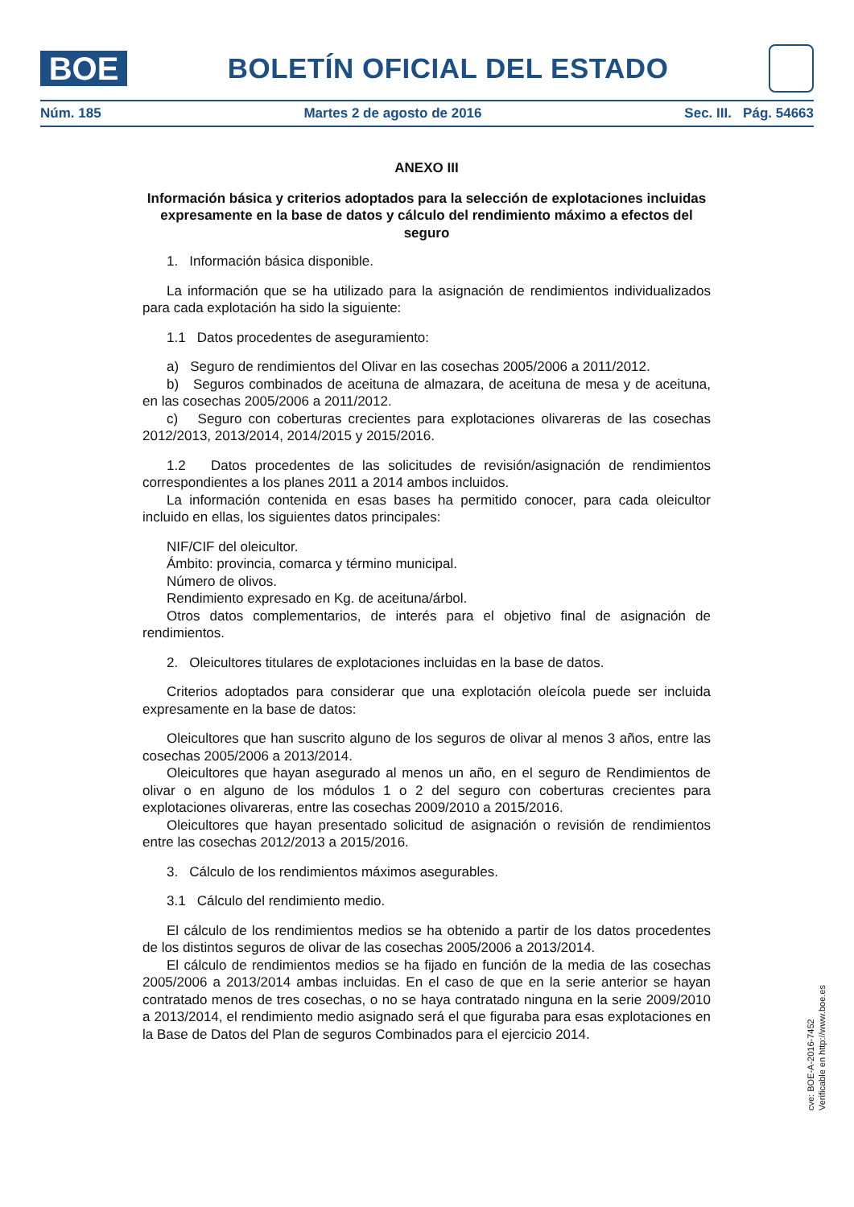BOE
BOLETÍN OFICIAL DEL ESTADO
Núm. 185 Martes 2 de agosto de 2016 Sec. III. Pág. 54663
ANEXO III
Información básica y criterios adoptados para la selección de explotaciones incluidas expresamente en la base de datos y cálculo del rendimiento máximo a efectos del seguro
1. Información básica disponible.
La información que se ha utilizado para la asignación de rendimientos individualizados para cada explotación ha sido la siguiente:
1.1 Datos procedentes de aseguramiento:
a) Seguro de rendimientos del Olivar en las cosechas 2005/2006 a 2011/2012.
b) Seguros combinados de aceituna de almazara, de aceituna de mesa y de aceituna, en las cosechas 2005/2006 a 2011/2012.
c) Seguro con coberturas crecientes para explotaciones olivareras de las cosechas 2012/2013, 2013/2014, 2014/2015 y 2015/2016.
1.2 Datos procedentes de las solicitudes de revisión/asignación de rendimientos correspondientes a los planes 2011 a 2014 ambos incluidos.
La información contenida en esas bases ha permitido conocer, para cada oleicultor incluido en ellas, los siguientes datos principales:
NIF/CIF del oleicultor.
Ámbito: provincia, comarca y término municipal.
Número de olivos.
Rendimiento expresado en Kg. de aceituna/árbol.
Otros datos complementarios, de interés para el objetivo final de asignación de rendimientos.
2. Oleicultores titulares de explotaciones incluidas en la base de datos.
Criterios adoptados para considerar que una explotación oleícola puede ser incluida expresamente en la base de datos:
Oleicultores que han suscrito alguno de los seguros de olivar al menos 3 años, entre las cosechas 2005/2006 a 2013/2014.
Oleicultores que hayan asegurado al menos un año, en el seguro de Rendimientos de olivar o en alguno de los módulos 1 o 2 del seguro con coberturas crecientes para explotaciones olivareras, entre las cosechas 2009/2010 a 2015/2016.
Oleicultores que hayan presentado solicitud de asignación o revisión de rendimientos entre las cosechas 2012/2013 a 2015/2016.
3. Cálculo de los rendimientos máximos asegurables.
3.1 Cálculo del rendimiento medio.
El cálculo de los rendimientos medios se ha obtenido a partir de los datos procedentes de los distintos seguros de olivar de las cosechas 2005/2006 a 2013/2014.
El cálculo de rendimientos medios se ha fijado en función de la media de las cosechas 2005/2006 a 2013/2014 ambas incluidas. En el caso de que en la serie anterior se hayan contratado menos de tres cosechas, o no se haya contratado ninguna en la serie 2009/2010 a 2013/2014, el rendimiento medio asignado será el que figuraba para esas explotaciones en la Base de Datos del Plan de seguros Combinados para el ejercicio 2014.
cve: BOE-A-2016-7452
Verificable en http://www.boe.es